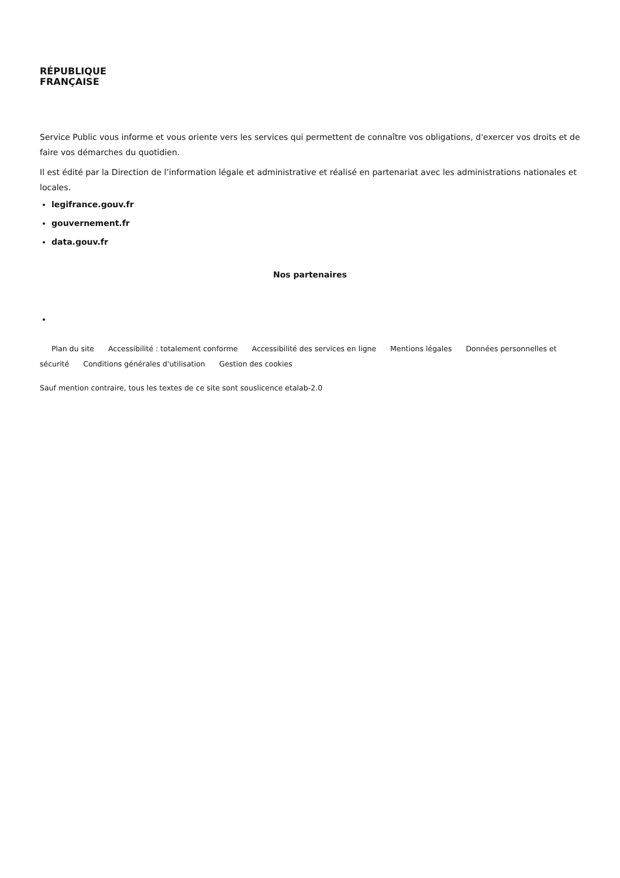RÉPUBLIQUE
FRANÇAISE
Service Public vous informe et vous oriente vers les services qui permettent de connaître vos obligations, d'exercer vos droits et de faire vos démarches du quotidien.
Il est édité par la Direction de l’information légale et administrative et réalisé en partenariat avec les administrations nationales et locales.
legifrance.gouv.fr
gouvernement.fr
data.gouv.fr
Nos partenaires
Plan du site Accessibilité : totalement conforme Accessibilité des services en ligne Mentions légales Données personnelles et sécurité Conditions générales d'utilisation Gestion des cookies
Sauf mention contraire, tous les textes de ce site sont souslicence etalab-2.0